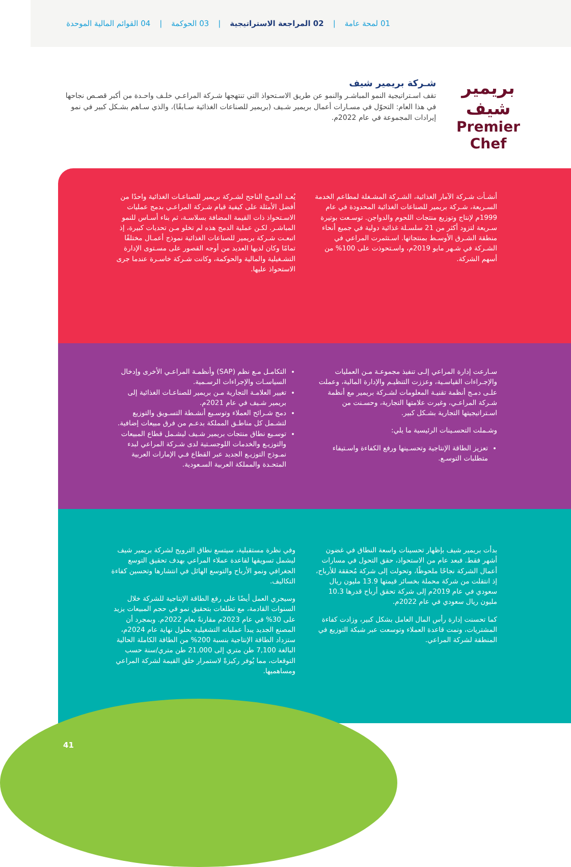01 لمحة عامة | 02 المراجعة الاستراتيجية | 03 الحوكمة | 04 القوائم المالية الموحدة
بريمير شيف
Premier Chef
شـركة بريمير شيف
تقف اسـتراتيجية النمو المباشـر والنمو عن طريق الاسـتحواذ التي تنتهجها شـركة المراعـي خلـف واحـدة من أكبر قصـص نجاحها في هذا العام: التحوّل في مسـارات أعمال بريمير شـيف (بريمير للصناعات الغذائية سـابقًا)، والذي سـاهم بشـكل كبير في نمو إيرادات المجموعة في عام 2022م.
أنشـأت شـركة الآمار الغذائية، الشـركة المشـغلة لمطاعم الخدمة السـريعة، شـركة بريمير للصناعات الغذائية المحدودة في عام 1999م لإنتاج وتوزيع منتجات اللحوم والدواجن. توسـعت بوتيرة سـريعة لتزود أكثر من 21 سلسـلة غذائية دولية في جميع أنحاء منطقة الشـرق الأوسـط بمنتجاتها. اسـتثمرت المراعي في الشـركة في شـهر مايو 2019م، واسـتحوذت على 100% من أسهم الشركة.
يُعـد الدمـج الناجح لشـركة بريمير للصناعـات الغذائية واحدًا من أفضل الأمثلة على كيفية قيام شـركة المراعـي بدمج عمليات الاسـتحواذ ذات القيمة المضافة بسلاسـة، ثم بناء أسـاس للنمو المباشـر. لكـن عملية الدمج هذه لم تخلو مـن تحديات كبيرة، إذ اتبعـت شـركة بريمير للصناعات الغذائية نموذج أعمـال مختلفًا تمامًا وكان لديها العديد من أوجه القصور على مسـتوى الإدارة التشـغيلية والمالية والحوكمة، وكانت شـركة خاسـرة عندما جرى الاستحواذ عليها.
سـارعت إدارة المراعي إلـى تنفيذ مجموعـة مـن العمليات والإجـراءات القياسـية، وعززت التنظيـم والإدارة المالية، وعملت علـى دمـج أنظمة تقنيـة المعلومات لشـركة بريمير مع أنظمة شـركة المراعـي، وغيرت علامتها التجارية، وحسـنت من اسـتراتيجيتها التجارية بشـكل كبير.
وشـملت التحسـينات الرئيسية ما يلي:
تعزيز الطاقة الإنتاجية وتحسـينها ورفع الكفاءة واسـتيفاء متطلبات التوسـع.
التكامـل مـع نظم (SAP) وأنظمـة المراعـي الأخرى وإدخال السياسـات والإجراءات الرسـمية.
تغيير العلامـة التجارية مـن بريمير للصناعـات الغذائية إلى بريمير شـيف في عام 2021م.
دمج شـرائح العملاء وتوسـيع أنشـطة التسـويق والتوزيع لتشـمل كل مناطـق المملكة بدعـم من فرق مبيعات إضافية.
توسـيع نطاق منتجات بريمير شـيف ليشـمل قطاع المبيعات والتوزيـع والخدمات اللوجسـتية لدى شـركة المراعي لبدء نمـوذج التوزيـع الجديد عبر القطاع فـي الإمارات العربية المتحـدة والمملكة العربية السـعودية.
بدأت بريمير شيف بإظهار تحسينات واسعة النطاق في غضون أشهر فقط. فبعد عام من الاستحواذ، حقق التحول في مسارات أعمال الشركة نجاحًا ملحوظًا، وتحولت إلى شركة مُحققة للأرباح، إذ انتقلت من شركة محملة بخسائر قيمتها 13.9 مليون ريال سعودي في عام 2019م إلى شركة تحقق أرباح قدرها 10.3 مليون ريال سعودي في عام 2022م.
كما تحسنت إدارة رأس المال العامل بشكل كبير، وزادت كفاءة المشتريات، ونمت قاعدة العملاء وتوسعت عبر شبكة التوزيع في المنطقة لشركة المراعي.
وفي نظرة مستقبلية، سيتسع نطاق الترويج لشركة بريمير شيف ليشمل تسويقها لقاعدة عملاء المراعي بهدف تحقيق التوسع الجغرافي ونمو الأرباح والتوسع الهائل في انتشارها وتحسين كفاءة التكاليف.
وسيجري العمل أيضًا على رفع الطاقة الإنتاجية للشركة خلال السنوات القادمة، مع تطلعات بتحقيق نمو في حجم المبيعات يزيد على 30% في عام 2023م مقارنةً بعام 2022م. وبمجرد أن المصنع الجديد يبدأ عملياته التشغيلية بحلول نهاية عام 2024م، ستزداد الطاقة الإنتاجية بنسبة 200% من الطاقة الكاملة الحالية البالغة 7,100 طن متري إلى 21,000 طن متري/سنة حسب التوقعات، مما يُوفر ركيزةً لاستمرار خلق القيمة لشركة المراعي ومساهميها.
41